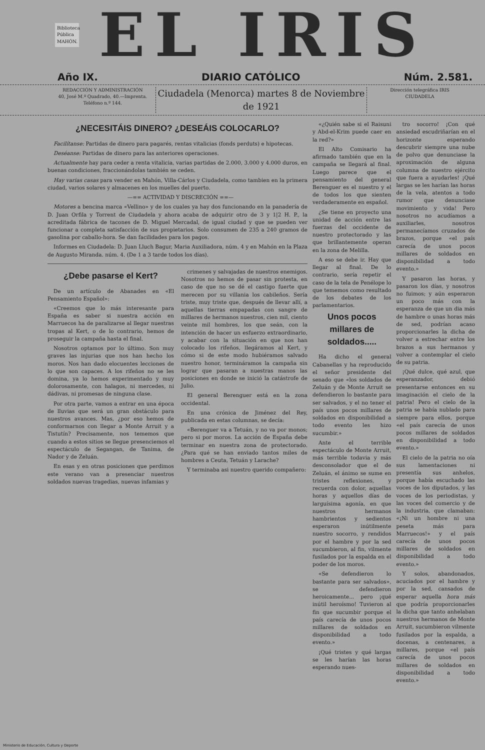Biblioteca Pública MAHÓN.
EL IRIS
Año IX. DIARIO CATÓLICO Núm. 2.581.
REDACCIÓN Y ADMINISTRACIÓN
40, José M.ª Quadrado, 40.—Imprenta.
Teléfono n.º 144.
Ciudadela (Menorca) martes 8 de Noviembre de 1921
Dirección telegráfica IRIS
CIUDADELA
¿NECESITÁIS DINERO? ¿DESEÁIS COLOCARLO?
Facilítanse: Partidas de dinero para pagarés, rentas vitalicias (fonds perduts) e hipotecas.
Deséanse: Partidas de dinero para las anteriores operaciones.
Actualmente hay para ceder a renta vitalicia, varias partidas de 2.000, 3.000 y 4.000 duros, en buenas condiciones, fraccionándolas también se ceden.
Hay varias casas para vender en Mahón, Villa-Cárlos y Ciudadela, como tambien en la primera ciudad, varios solares y almacenes en los muelles del puerto.
—== ACTIVIDAD Y DISCRECIÓN ==—
Motores a bencina marca «Vellino» y de los cuales ya hay dos funcionando en la panadería de D. Juan Orfila y Torrent de Ciudadela y ahora acaba de adquirir otro de 3 y 1|2 H. P., la acreditada fábrica de tacones de D. Miguel Mercadal, de igual ciudad y que se pueden ver funcionar a completa satisfacción de sus propietarios. Solo consumen de 235 a 240 gramos de gasolina por caballo-hora. Se dan facilidades para los pagos.
Informes en Ciudadela: D. Juan Lluch Bagur, Maria Auxiliadora, núm. 4 y en Mahón en la Plaza de Augusto Miranda. núm. 4. (De 1 a 3 tarde todos los días).
¿Debe pasarse el Kert?
De un artículo de Abanades en «El Pensamiento Español»:
«Creemos que lo más interesante para España es saber si nuestra acción en Marruecos ha de paralizarse al llegar nuestras tropas al Kert, o de lo contrario, hemos de proseguir la campaña hasta el final.
Nosotros optamos por lo último. Son muy graves las injurias que nos han hecho los moros. Nos han dado elocuentes lecciones de lo que son capaces. A los rifeños no se les domina, ya lo hemos experimentado y muy dolorosamente, con halagos, ni mercedes, ni dádivas, ni promesas de ninguna clase.
Por otra parte, vamos a entrar en una época de lluvias que será un gran obstáculo para nuestros avances. Mas, ¿por eso hemos de conformarnos con llegar a Monte Arruit y a Tistutín? Precisamente, nos tememos que cuando a estos sitios se llegue presenciemos el espectáculo de Segangan, de Tanima, de Nador y de Zeluán.
En esas y en otras posiciones que perdimos este verano van a presenciar nuestros soldados nuevas tragedias, nuevas infamias y
crimenes y salvajadas de nuestros enemigos. Nosotros no hemos de pasar sin protesta, en caso de que no se dé el castigo fuerte que merecen por su villania los cabileños. Sería triste, muy triste que, después de llevar allí, a aquellas tierras empapadas con sangre de millares de hermanos nuestros, cien mil, ciento veinte mil hombres, los que seán, con la intención de hacer un esfuerzo extraordinario, y acabar con la situación en que nos han colocado los rifeños, llegáramos al Kert, y cómo si de este modo hubiéramos salvado nuestro honor, termináramos la campaña sin lograr que pasaran a nuestras manos las posiciones en donde se inició la catástrofe de Julio.
El general Berenguer está en la zona occidental.
En una crónica de Jiménez del Rey, publicada en estas columnas, se decía:
«Berenguer va a Tetuán, y no va por monos; pero si por moros. La acción de España debe terminar en nuestra zona de protectorado. ¿Para qué se han enviado tantos miles de hombres a Ceuta, Tetuán y Larache?
Y terminaba asi nuestro querido compañero:
«¿Quién sabe si el Raisuni y Abd-el-Krim puede caer en la red?»
El Alto Comisario ha afirmado también que en la campaña se llegará al final. Luego parece que el pensamiento del general Berenguer es el nuestro y el de todos los que sienten verdaderamente en español.
¿Se tiene en proyecto una unidad de acción entre las fuerzas del occidente de nuestro protectorado y las que brillantemente operan en la zona de Melilla.
A eso se debe ir. Hay que llegar al final. De lo contrario, sería repetir el caso de la tela de Penélope lo que tememos como resultado de los debates de los parlamentarios.
Unos pocos millares de soldados.....
Ha dicho el general Cabanellas y ha reproducido el señor presidente del senado que «los soldados de Zeluán y de Monte Arruit se defendieron lo bastante para ser salvados, y el no tener el país unos pocos millares de soldados en disponibilidad a todo evento les hizo sucumbir.»
Ante el terrible espectáculo de Monte Arruit, más terrible todavia y más desconsolador que el de Zeluán, el ánimo se sume en tristes reflexiones, y recuerda con dolor, aquellas horas y aquellos días de larguísima agonía, en que nuestros hermanos hambrientos y sedientos esperaron inútilmente nuestro socorro, y rendidos por el hambre y por la sed sucumbieron, al fin, vilmente fusilados por la espalda en el poder de los moros.
«Se defendieron lo bastante para ser salvados», se defendieron heroicamente... pero ¡qué inútil heroísmo! Tuvieron al fin que sucumbir porque el país carecía de unos pocos millares de soldados en disponibilidad a todo evento.»
¡Qué tristes y qué largas se les harían las horas esperando nues-
tro socorro! ¡Con qué ansiedad escudriñarían en el horizonte esperando descubrir siempre una nube de polvo que denunciase la aproximación de alguna columna de nuestro ejército que fuera a ayudarles! ¡Qué largas se les harían las horas de la vela, atentos a todo rumor que denunciase movimiento y vida! Pero nosotros no acudíamos a auxiliarles, nosotros permanecíamos cruzados de brazos, porque «el país carecía de unos pocos millares de soldados en disponibilidad a todo evento.»
Y pasaron las horas, y pasaron los días, y nosotros no fuimos; y aún esperaron un poco más con la esperanza de que un dia más de hambre o unas horas más de sed, podrían acaso proporcionarles la dicha de volver a estrechar entre los brazos a sus hermanos y volver a contemplar el cielo de su patria.
¡Qué dulce, qué azul, que esperanzador, debió presentarse entonces en su imaginación el cielo de la patria! Pero el cielo de la patria se había nublado para siempre para ellos, porque «el país carecía de unos pocos millares de soldados en disponibilidad a todo evento.»
El cielo de la patria no oía sus lamentaciones ni presentía sus anhelos, porque había escuchado las voces de los diputados, y las voces de los periodistas, y las voces del comercio y de la industria, que clamaban: «¡Ni un hombre ni una peseta más para Marruecos!» y el país carecía de unos pocos millares de soldados en disponibilidad a todo evento.»
Y solos, abandonados, acuciados por el hambre y por la sed, cansados de esperar aquella hora más que podría proporcionarles la dicha que tanto anhelaban nuestros hermanos de Monte Arruit, sucumbieron vilmente fusilados por la espalda, a docenas, a centenares, a millares, porque «el país carecía de unos pocos millares de soldados en disponibilidad a todo evento.»
Ministerio de Educación, Cultura y Deporte